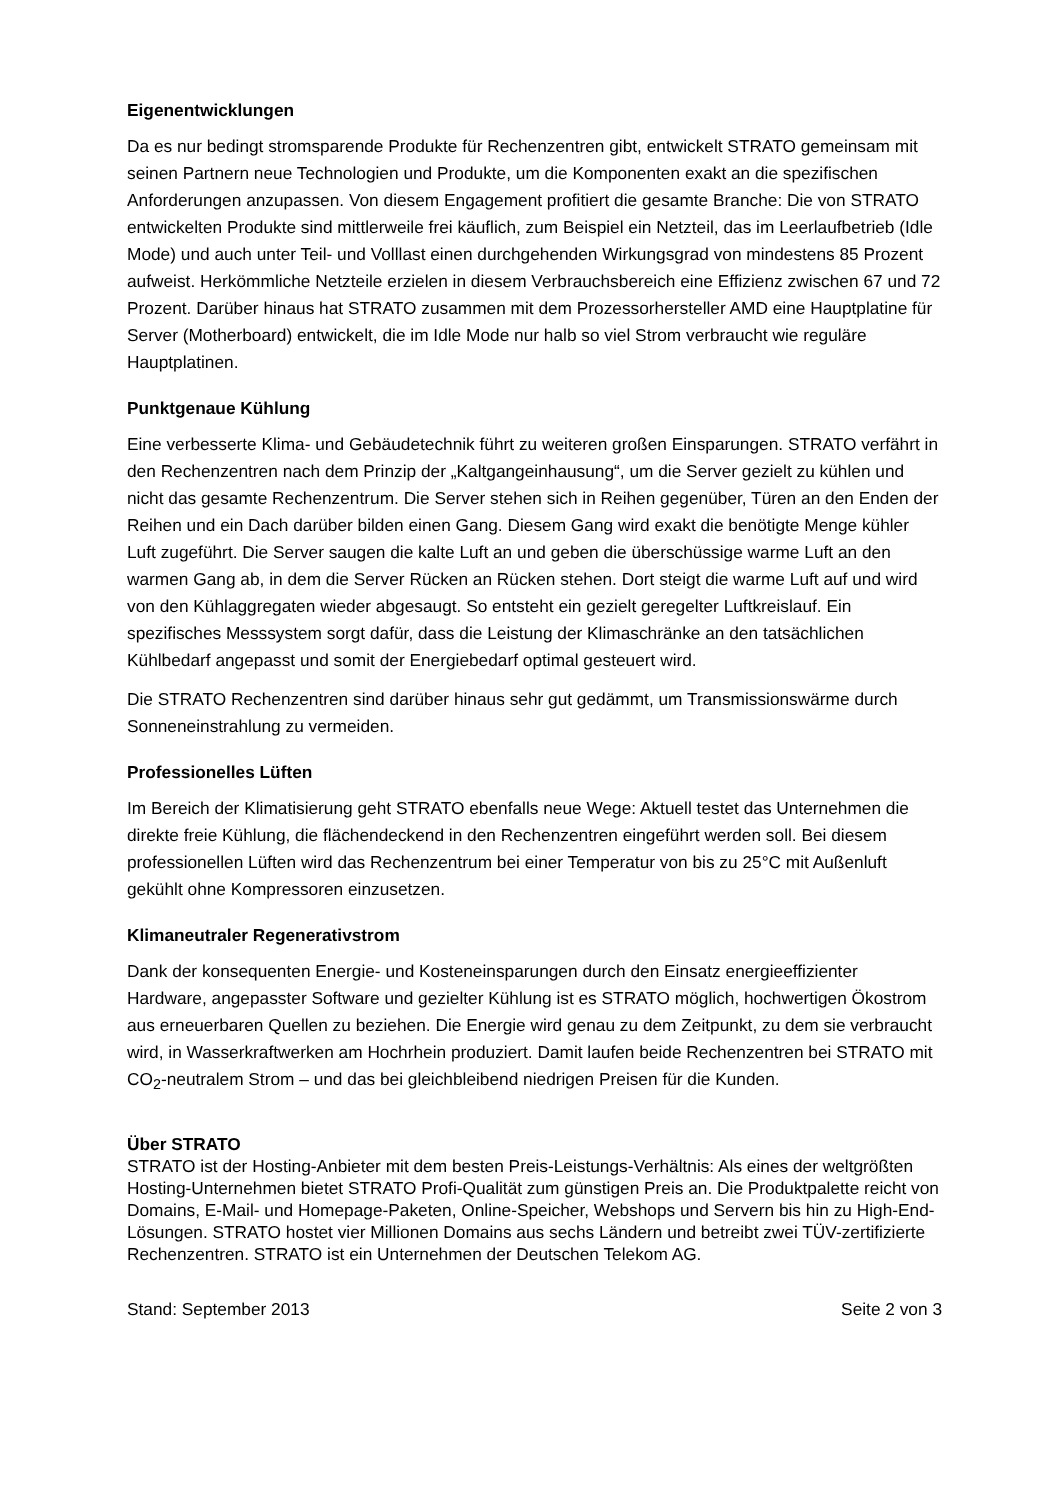Eigenentwicklungen
Da es nur bedingt stromsparende Produkte für Rechenzentren gibt, entwickelt STRATO gemeinsam mit seinen Partnern neue Technologien und Produkte, um die Komponenten exakt an die spezifischen Anforderungen anzupassen. Von diesem Engagement profitiert die gesamte Branche: Die von STRATO entwickelten Produkte sind mittlerweile frei käuflich, zum Beispiel ein Netzteil, das im Leerlaufbetrieb (Idle Mode) und auch unter Teil- und Volllast einen durchgehenden Wirkungsgrad von mindestens 85 Prozent aufweist. Herkömmliche Netzteile erzielen in diesem Verbrauchsbereich eine Effizienz zwischen 67 und 72 Prozent. Darüber hinaus hat STRATO zusammen mit dem Prozessorhersteller AMD eine Hauptplatine für Server (Motherboard) entwickelt, die im Idle Mode nur halb so viel Strom verbraucht wie reguläre Hauptplatinen.
Punktgenaue Kühlung
Eine verbesserte Klima- und Gebäudetechnik führt zu weiteren großen Einsparungen. STRATO verfährt in den Rechenzentren nach dem Prinzip der „Kaltgangeinhausung“, um die Server gezielt zu kühlen und nicht das gesamte Rechenzentrum. Die Server stehen sich in Reihen gegenüber, Türen an den Enden der Reihen und ein Dach darüber bilden einen Gang. Diesem Gang wird exakt die benötigte Menge kühler Luft zugeführt. Die Server saugen die kalte Luft an und geben die überschüssige warme Luft an den warmen Gang ab, in dem die Server Rücken an Rücken stehen. Dort steigt die warme Luft auf und wird von den Kühlaggregaten wieder abgesaugt. So entsteht ein gezielt geregelter Luftkreislauf. Ein spezifisches Messsystem sorgt dafür, dass die Leistung der Klimaschränke an den tatsächlichen Kühlbedarf angepasst und somit der Energiebedarf optimal gesteuert wird.
Die STRATO Rechenzentren sind darüber hinaus sehr gut gedämmt, um Transmissionswärme durch Sonneneinstrahlung zu vermeiden.
Professionelles Lüften
Im Bereich der Klimatisierung geht STRATO ebenfalls neue Wege: Aktuell testet das Unternehmen die direkte freie Kühlung, die flächendeckend in den Rechenzentren eingeführt werden soll. Bei diesem professionellen Lüften wird das Rechenzentrum bei einer Temperatur von bis zu 25°C mit Außenluft gekühlt ohne Kompressoren einzusetzen.
Klimaneutraler Regenerativstrom
Dank der konsequenten Energie- und Kosteneinsparungen durch den Einsatz energieeffizienter Hardware, angepasster Software und gezielter Kühlung ist es STRATO möglich, hochwertigen Ökostrom aus erneuerbaren Quellen zu beziehen. Die Energie wird genau zu dem Zeitpunkt, zu dem sie verbraucht wird, in Wasserkraftwerken am Hochrhein produziert. Damit laufen beide Rechenzentren bei STRATO mit CO<sub>2</sub>-neutralem Strom – und das bei gleichbleibend niedrigen Preisen für die Kunden.
Über STRATO
STRATO ist der Hosting-Anbieter mit dem besten Preis-Leistungs-Verhältnis: Als eines der weltgrößten Hosting-Unternehmen bietet STRATO Profi-Qualität zum günstigen Preis an. Die Produktpalette reicht von Domains, E-Mail- und Homepage-Paketen, Online-Speicher, Webshops und Servern bis hin zu High-End-Lösungen. STRATO hostet vier Millionen Domains aus sechs Ländern und betreibt zwei TÜV-zertifizierte Rechenzentren. STRATO ist ein Unternehmen der Deutschen Telekom AG.
Stand: September 2013 Seite 2 von 3